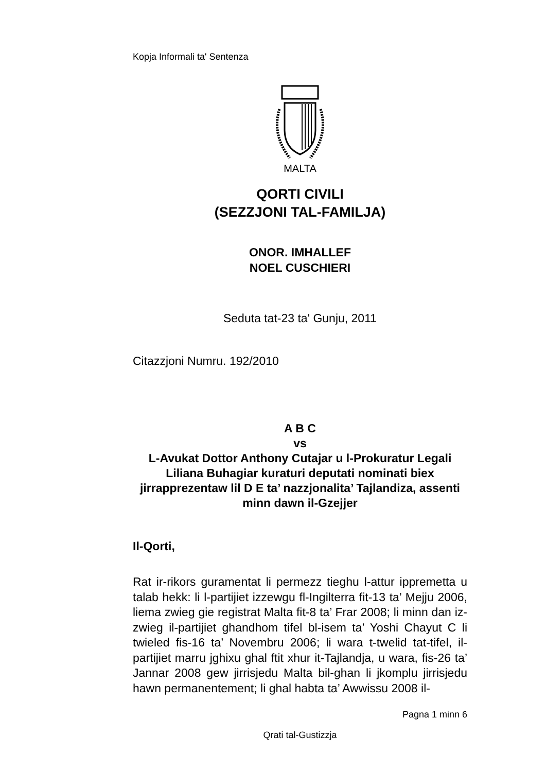Kopja Informali ta' Sentenza
MALTA
QORTI CIVILI
(SEZZJONI TAL-FAMILJA)
ONOR. IMHALLEF
NOEL CUSCHIERI
Seduta tat-23 ta' Gunju, 2011
Citazzjoni Numru. 192/2010
A B C
vs
L-Avukat Dottor Anthony Cutajar u l-Prokuratur Legali Liliana Buhagiar kuraturi deputati nominati biex jirrapprezentaw lil D E ta’ nazzjonalita’ Tajlandiza, assenti minn dawn il-Gzejjer
Il-Qorti,
Rat ir-rikors guramentat li permezz tieghu l-attur ippremetta u talab hekk: li l-partijiet izzewgu fl-Ingilterra fit-13 ta’ Mejju 2006, liema zwieg gie registrat Malta fit-8 ta’ Frar 2008; li minn dan iz-zwieg il-partijiet ghandhom tifel bl-isem ta’ Yoshi Chayut C li twieled fis-16 ta’ Novembru 2006; li wara t-twelid tat-tifel, il-partijiet marru jghixu ghal ftit xhur it-Tajlandja, u wara, fis-26 ta’ Jannar 2008 gew jirrisjedu Malta bil-ghan li jkomplu jirrisjedu hawn permanentement; li ghal habta ta’ Awwissu 2008 il-
Pagna 1 minn 6
Qrati tal-Gustizzja